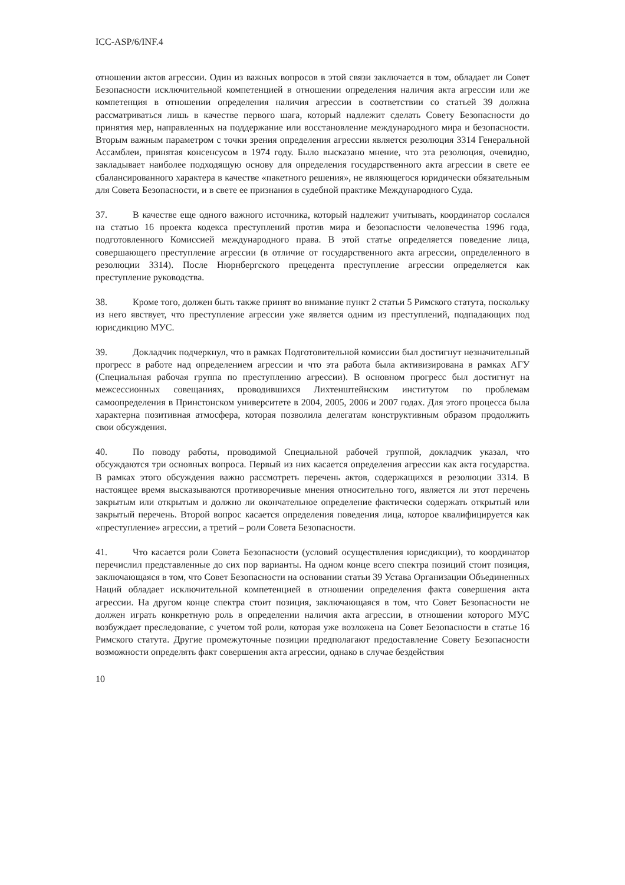ICC-ASP/6/INF.4
отношении актов агрессии. Один из важных вопросов в этой связи заключается в том, обладает ли Совет Безопасности исключительной компетенцией в отношении определения наличия акта агрессии или же компетенция в отношении определения наличия агрессии в соответствии со статьей 39 должна рассматриваться лишь в качестве первого шага, который надлежит сделать Совету Безопасности до принятия мер, направленных на поддержание или восстановление международного мира и безопасности. Вторым важным параметром с точки зрения определения агрессии является резолюция 3314 Генеральной Ассамблеи, принятая консенсусом в 1974 году. Было высказано мнение, что эта резолюция, очевидно, закладывает наиболее подходящую основу для определения государственного акта агрессии в свете ее сбалансированного характера в качестве «пакетного решения», не являющегося юридически обязательным для Совета Безопасности, и в свете ее признания в судебной практике Международного Суда.
37. В качестве еще одного важного источника, который надлежит учитывать, координатор сослался на статью 16 проекта кодекса преступлений против мира и безопасности человечества 1996 года, подготовленного Комиссией международного права. В этой статье определяется поведение лица, совершающего преступление агрессии (в отличие от государственного акта агрессии, определенного в резолюции 3314). После Нюрнбергского прецедента преступление агрессии определяется как преступление руководства.
38. Кроме того, должен быть также принят во внимание пункт 2 статьи 5 Римского статута, поскольку из него явствует, что преступление агрессии уже является одним из преступлений, подпадающих под юрисдикцию МУС.
39. Докладчик подчеркнул, что в рамках Подготовительной комиссии был достигнут незначительный прогресс в работе над определением агрессии и что эта работа была активизирована в рамках АГУ (Специальная рабочая группа по преступлению агрессии). В основном прогресс был достигнут на межсессионных совещаниях, проводившихся Лихтенштейнским институтом по проблемам самоопределения в Принстонском университете в 2004, 2005, 2006 и 2007 годах. Для этого процесса была характерна позитивная атмосфера, которая позволила делегатам конструктивным образом продолжить свои обсуждения.
40. По поводу работы, проводимой Специальной рабочей группой, докладчик указал, что обсуждаются три основных вопроса. Первый из них касается определения агрессии как акта государства. В рамках этого обсуждения важно рассмотреть перечень актов, содержащихся в резолюции 3314. В настоящее время высказываются противоречивые мнения относительно того, является ли этот перечень закрытым или открытым и должно ли окончательное определение фактически содержать открытый или закрытый перечень. Второй вопрос касается определения поведения лица, которое квалифицируется как «преступление» агрессии, а третий – роли Совета Безопасности.
41. Что касается роли Совета Безопасности (условий осуществления юрисдикции), то координатор перечислил представленные до сих пор варианты. На одном конце всего спектра позиций стоит позиция, заключающаяся в том, что Совет Безопасности на основании статьи 39 Устава Организации Объединенных Наций обладает исключительной компетенцией в отношении определения факта совершения акта агрессии. На другом конце спектра стоит позиция, заключающаяся в том, что Совет Безопасности не должен играть конкретную роль в определении наличия акта агрессии, в отношении которого МУС возбуждает преследование, с учетом той роли, которая уже возложена на Совет Безопасности в статье 16 Римского статута. Другие промежуточные позиции предполагают предоставление Совету Безопасности возможности определять факт совершения акта агрессии, однако в случае бездействия
10